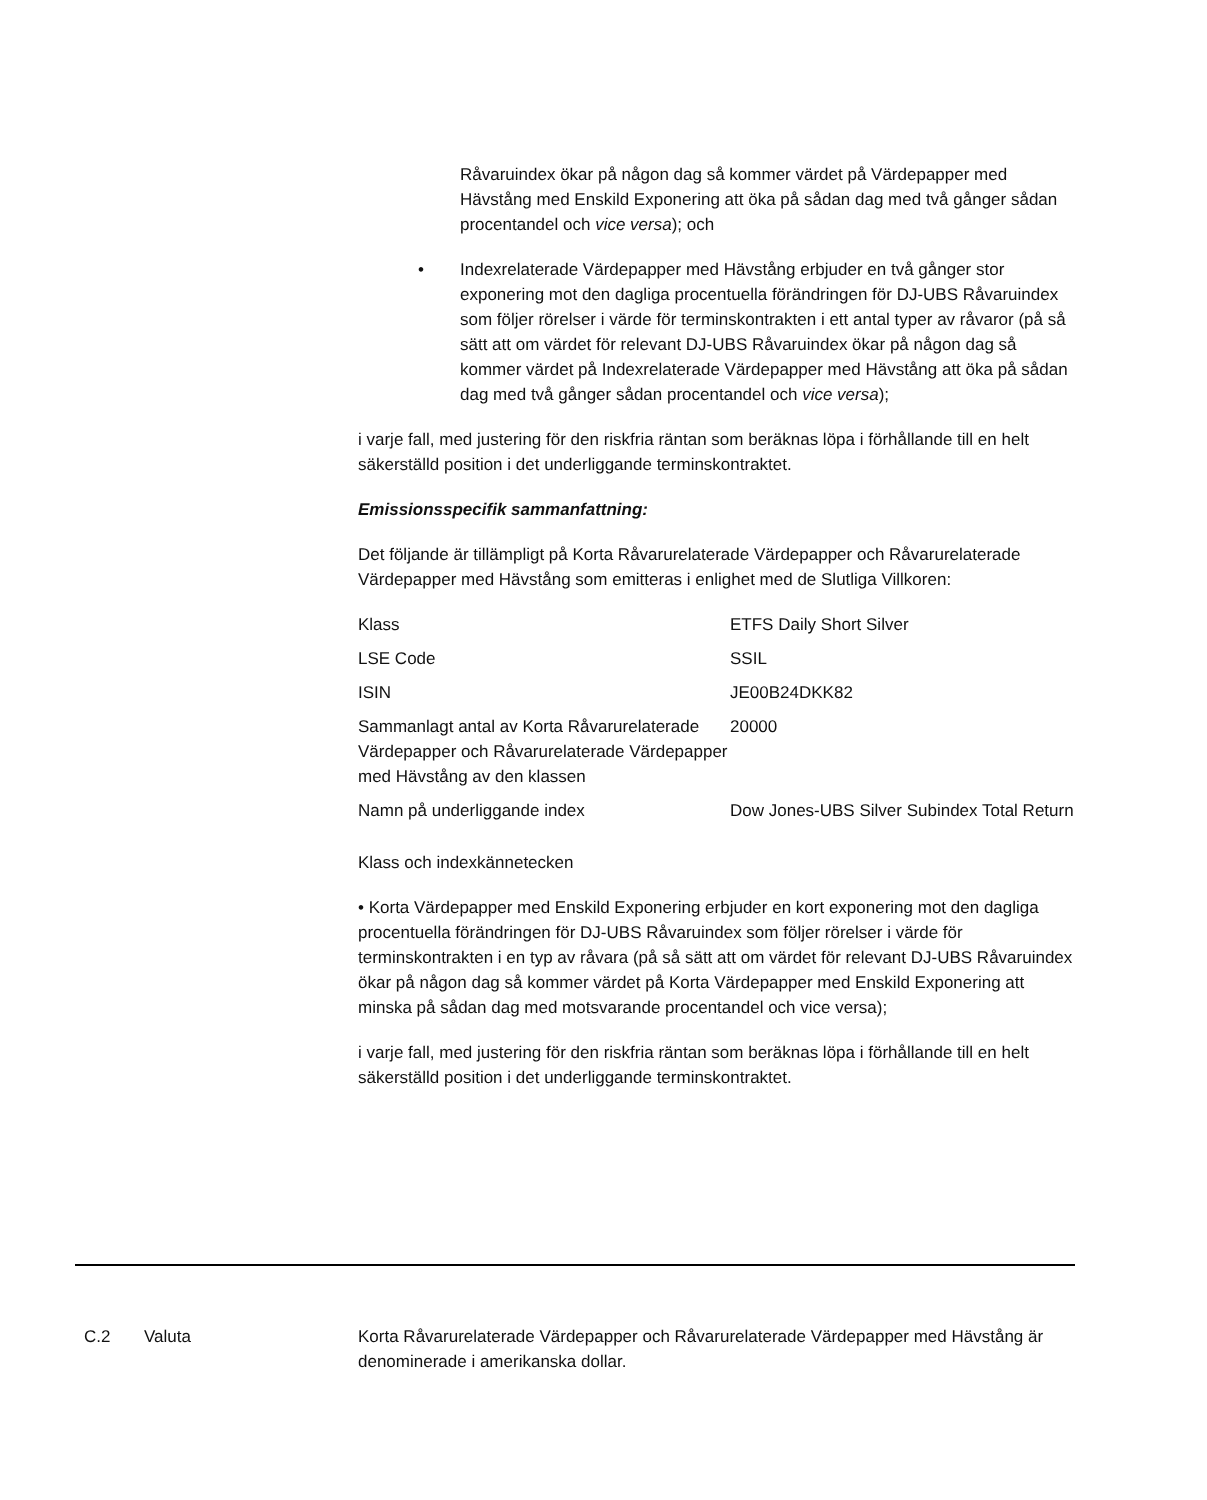Råvaruindex ökar på någon dag så kommer värdet på Värdepapper med Hävstång med Enskild Exponering att öka på sådan dag med två gånger sådan procentandel och vice versa); och
• Indexrelaterade Värdepapper med Hävstång erbjuder en två gånger stor exponering mot den dagliga procentuella förändringen för DJ-UBS Råvaruindex som följer rörelser i värde för terminskontrakten i ett antal typer av råvaror (på så sätt att om värdet för relevant DJ-UBS Råvaruindex ökar på någon dag så kommer värdet på Indexrelaterade Värdepapper med Hävstång att öka på sådan dag med två gånger sådan procentandel och vice versa);
i varje fall, med justering för den riskfria räntan som beräknas löpa i förhållande till en helt säkerställd position i det underliggande terminskontraktet.
Emissionsspecifik sammanfattning:
Det följande är tillämpligt på Korta Råvarurelaterade Värdepapper och Råvarurelaterade Värdepapper med Hävstång som emitteras i enlighet med de Slutliga Villkoren:
| Klass | ETFS Daily Short Silver |
| LSE Code | SSIL |
| ISIN | JE00B24DKK82 |
| Sammanlagt antal av Korta Råvarurelaterade Värdepapper och Råvarurelaterade Värdepapper med Hävstång av den klassen | 20000 |
| Namn på underliggande index | Dow Jones-UBS Silver Subindex Total Return |
Klass och indexkännetecken
• Korta Värdepapper med Enskild Exponering erbjuder en kort exponering mot den dagliga procentuella förändringen för DJ-UBS Råvaruindex som följer rörelser i värde för terminskontrakten i en typ av råvara (på så sätt att om värdet för relevant DJ-UBS Råvaruindex ökar på någon dag så kommer värdet på Korta Värdepapper med Enskild Exponering att minska på sådan dag med motsvarande procentandel och vice versa);
i varje fall, med justering för den riskfria räntan som beräknas löpa i förhållande till en helt säkerställd position i det underliggande terminskontraktet.
C.2 Valuta Korta Råvarurelaterade Värdepapper och Råvarurelaterade Värdepapper med Hävstång är denominerade i amerikanska dollar.